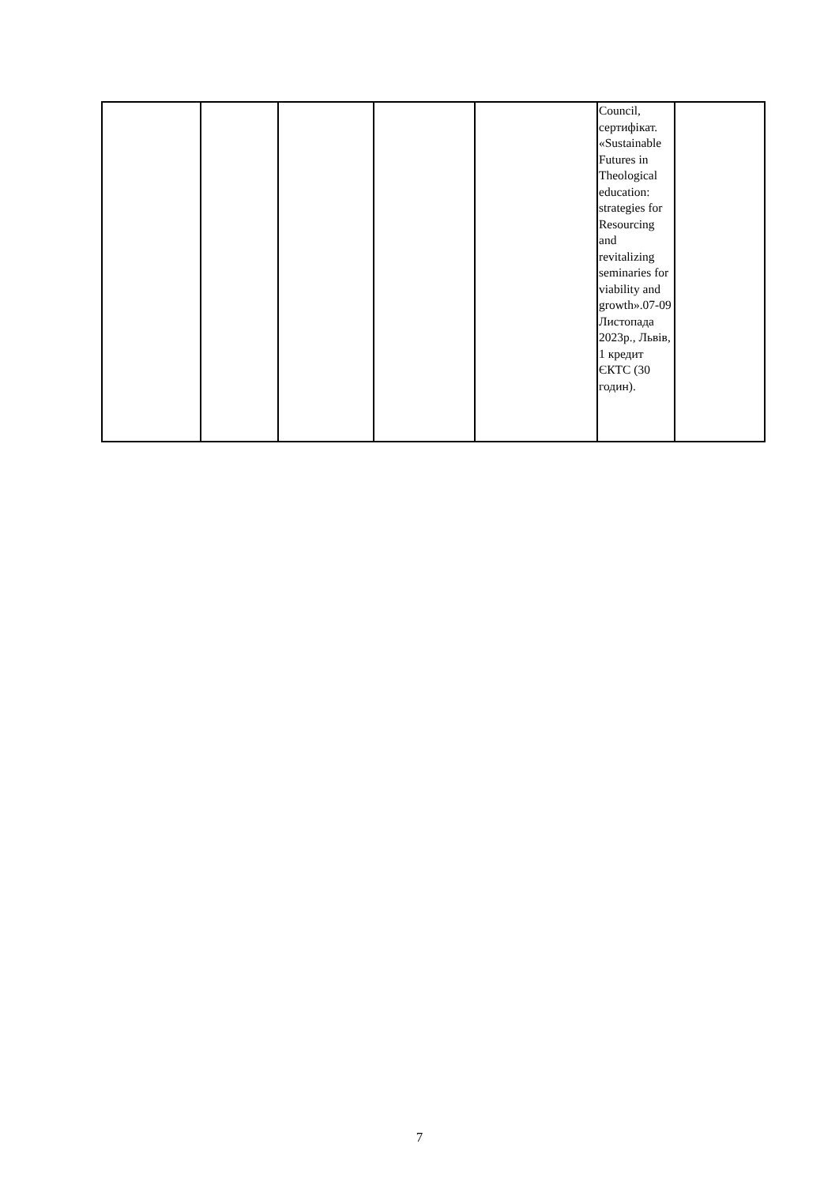| | | | | | Council, сертифікат. «Sustainable Futures in Theological education: strategies for Resourcing and revitalizing seminaries for viability and growth».07-09 Листопада 2023р., Львів, 1 кредит ЄКТС (30 годин). | |
7